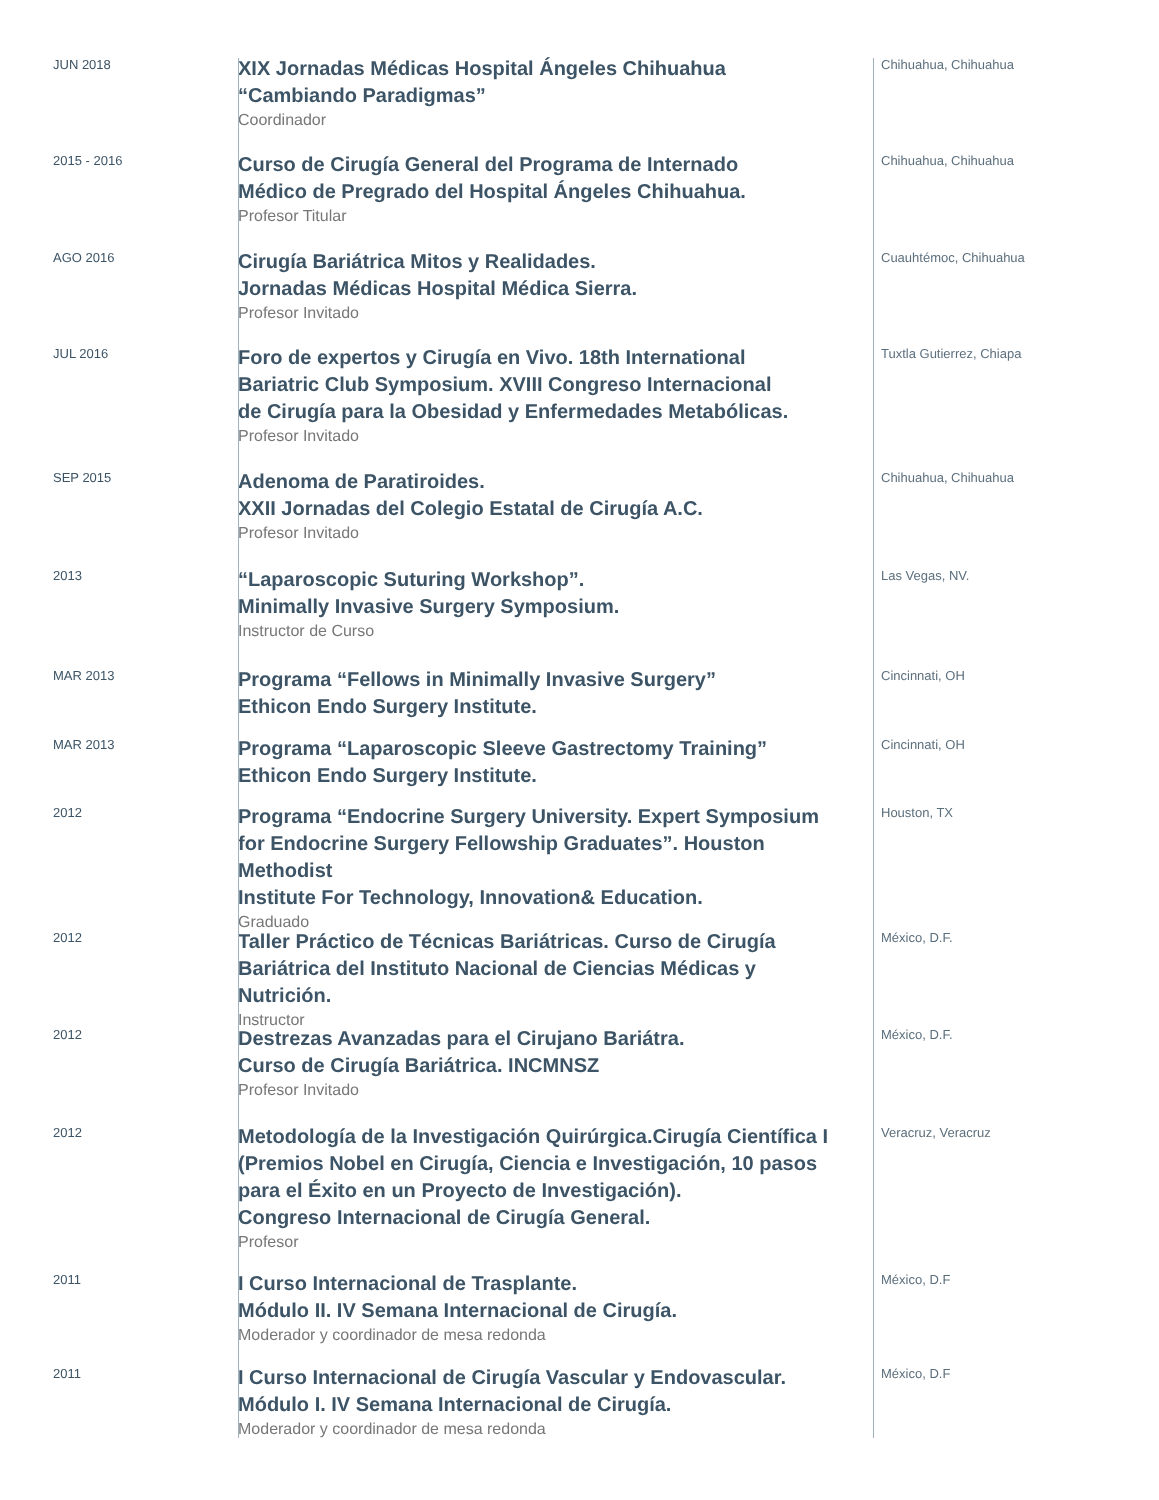JUN 2018
XIX Jornadas Médicas Hospital Ángeles Chihuahua
“Cambiando Paradigmas”
Coordinador
Chihuahua, Chihuahua
2015 - 2016
Curso de Cirugía General del Programa de Internado
Médico de Pregrado del Hospital Ángeles Chihuahua.
Profesor Titular
Chihuahua, Chihuahua
AGO 2016
Cirugía Bariátrica Mitos y Realidades.
Jornadas Médicas Hospital Médica Sierra.
Profesor Invitado
Cuauhtémoc, Chihuahua
JUL 2016
Foro de expertos y Cirugía en Vivo. 18th International
Bariatric Club Symposium. XVIII Congreso Internacional
de Cirugía para la Obesidad y Enfermedades Metabólicas.
Profesor Invitado
Tuxtla Gutierrez, Chiapa
SEP 2015
Adenoma de Paratiroides.
XXII Jornadas del Colegio Estatal de Cirugía A.C.
Profesor Invitado
Chihuahua, Chihuahua
2013
“Laparoscopic Suturing Workshop”.
Minimally Invasive Surgery Symposium.
Instructor de Curso
Las Vegas, NV.
MAR 2013
Programa “Fellows in Minimally Invasive Surgery”
Ethicon Endo Surgery Institute.
Cincinnati, OH
MAR 2013
Programa “Laparoscopic Sleeve Gastrectomy Training”
Ethicon Endo Surgery Institute.
Cincinnati, OH
2012
Programa “Endocrine Surgery University. Expert Symposium
for Endocrine Surgery Fellowship Graduates”. Houston Methodist
Institute For Technology, Innovation& Education.
Graduado
Houston, TX
2012
Taller Práctico de Técnicas Bariátricas. Curso de Cirugía
Bariátrica del Instituto Nacional de Ciencias Médicas y Nutrición.
Instructor
México, D.F.
2012
Destrezas Avanzadas para el Cirujano Bariátra.
Curso de Cirugía Bariátrica. INCMNSZ
Profesor Invitado
México, D.F.
2012
Metodología de la Investigación Quirúrgica.Cirugía Científica I
(Premios Nobel en Cirugía, Ciencia e Investigación, 10 pasos
para el Éxito en un Proyecto de Investigación).
Congreso Internacional de Cirugía General.
Profesor
Veracruz, Veracruz
2011
I Curso Internacional de Trasplante.
Módulo II. IV Semana Internacional de Cirugía.
Moderador y coordinador de mesa redonda
México, D.F
2011
I Curso Internacional de Cirugía Vascular y Endovascular.
Módulo I. IV Semana Internacional de Cirugía.
Moderador y coordinador de mesa redonda
México, D.F